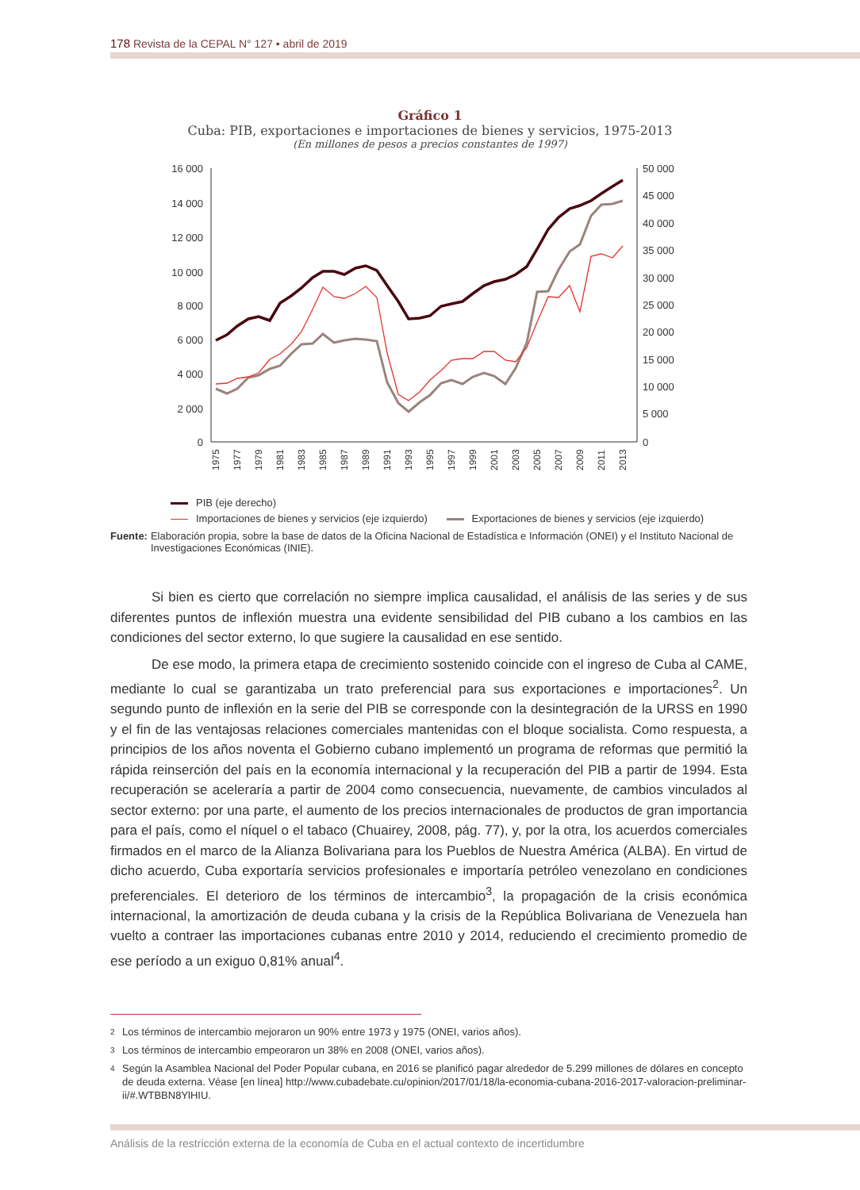178 Revista de la CEPAL N° 127 • abril de 2019
Gráfico 1
Cuba: PIB, exportaciones e importaciones de bienes y servicios, 1975-2013
(En millones de pesos a precios constantes de 1997)
16 000
14 000
12 000
10 000
8 000
6 000
4 000
2 000
0
50 000
45 000
40 000
35 000
30 000
25 000
20 000
15 000
10 000
5 000
0
1975
1977
1979
1981
1983
1985
1987
1989
1991
1993
1995
1997
1999
2001
2003
2005
2007
2009
2011
2013
PIB (eje derecho)
Importaciones de bienes y servicios (eje izquierdo) Exportaciones de bienes y servicios (eje izquierdo)
Fuente: Elaboración propia, sobre la base de datos de la Oficina Nacional de Estadística e Información (ONEI) y el Instituto Nacional de Investigaciones Económicas (INIE).
Si bien es cierto que correlación no siempre implica causalidad, el análisis de las series y de sus diferentes puntos de inflexión muestra una evidente sensibilidad del PIB cubano a los cambios en las condiciones del sector externo, lo que sugiere la causalidad en ese sentido.
De ese modo, la primera etapa de crecimiento sostenido coincide con el ingreso de Cuba al CAME, mediante lo cual se garantizaba un trato preferencial para sus exportaciones e importaciones<sup>2</sup>. Un segundo punto de inflexión en la serie del PIB se corresponde con la desintegración de la URSS en 1990 y el fin de las ventajosas relaciones comerciales mantenidas con el bloque socialista. Como respuesta, a principios de los años noventa el Gobierno cubano implementó un programa de reformas que permitió la rápida reinserción del país en la economía internacional y la recuperación del PIB a partir de 1994. Esta recuperación se aceleraría a partir de 2004 como consecuencia, nuevamente, de cambios vinculados al sector externo: por una parte, el aumento de los precios internacionales de productos de gran importancia para el país, como el níquel o el tabaco (Chuairey, 2008, pág. 77), y, por la otra, los acuerdos comerciales firmados en el marco de la Alianza Bolivariana para los Pueblos de Nuestra América (ALBA). En virtud de dicho acuerdo, Cuba exportaría servicios profesionales e importaría petróleo venezolano en condiciones preferenciales. El deterioro de los términos de intercambio<sup>3</sup>, la propagación de la crisis económica internacional, la amortización de deuda cubana y la crisis de la República Bolivariana de Venezuela han vuelto a contraer las importaciones cubanas entre 2010 y 2014, reduciendo el crecimiento promedio de ese período a un exiguo 0,81% anual<sup>4</sup>.
2 Los términos de intercambio mejoraron un 90% entre 1973 y 1975 (ONEI, varios años).
3 Los términos de intercambio empeoraron un 38% en 2008 (ONEI, varios años).
4
Según la Asamblea Nacional del Poder Popular cubana, en 2016 se planificó pagar alrededor de 5.299 millones de dólares en concepto de deuda externa. Véase [en línea] http://www.cubadebate.cu/opinion/2017/01/18/la-economia-cubana-2016-2017-valoracion-preliminar-ii/#.WTBBN8YlHIU.
Análisis de la restricción externa de la economía de Cuba en el actual contexto de incertidumbre